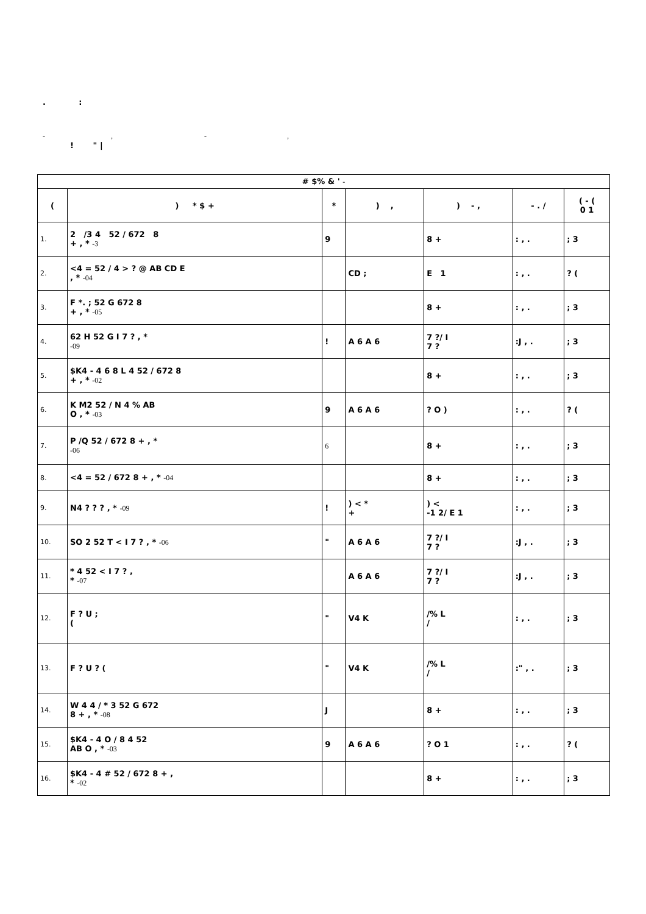. :
- , - ,
! " |
| # $% & ' - | | | | | | |
| --- | --- | --- | --- | --- | --- | --- |
| ( | ) * $ + | * | ) , | ) - , | - . / | ( - ( 0 1 |
| 1. | 2 /3 4 52 / 672 8 + , * -3 | 9 | | 8 + | : , . | ; 3 |
| 2. | <4 = 52 / 4 > ? @ AB CD E , * -04 | | CD ; | E 1 | : , . | ? ( |
| 3. | F *. ; 52 G 672 8 + , * -05 | | | 8 + | : , . | ; 3 |
| 4. | 62 H 52 G I 7 ? , * -09 | ! | A 6 A 6 | 7 ?/ I 7 ? | :J , . | ; 3 |
| 5. | $K4 - 4 6 8 L 4 52 / 672 8 + , * -02 | | | 8 + | : , . | ; 3 |
| 6. | K M2 52 / N 4 % AB O , * -03 | 9 | A 6 A 6 | ? O ) | : , . | ? ( |
| 7. | P /Q 52 / 672 8 + , * -06 | 6 | | 8 + | : , . | ; 3 |
| 8. | <4 = 52 / 672 8 + , * -04 | | | 8 + | : , . | ; 3 |
| 9. | N4 ? ? ? , * -09 | ! | ) < * + | ) < -1 2/ E 1 | : , . | ; 3 |
| 10. | SO 2 52 T < I 7 ? , * -06 | " | A 6 A 6 | 7 ?/ I 7 ? | :J , . | ; 3 |
| 11. | * 4 52 < I 7 ? , * -07 | | A 6 A 6 | 7 ?/ I 7 ? | :J , . | ; 3 |
| 12. | F ? U ; ( | " | V4 K | /% L / | : , . | ; 3 |
| 13. | F ? U ? ( | " | V4 K | /% L / | :" , . | ; 3 |
| 14. | W 4 4 / * 3 52 G 672 8 + , * -08 | J | | 8 + | : , . | ; 3 |
| 15. | $K4 - 4 O / 8 4 52 AB O , * -03 | 9 | A 6 A 6 | ? O 1 | : , . | ? ( |
| 16. | $K4 - 4 # 52 / 672 8 + , * -02 | | | 8 + | : , . | ; 3 |